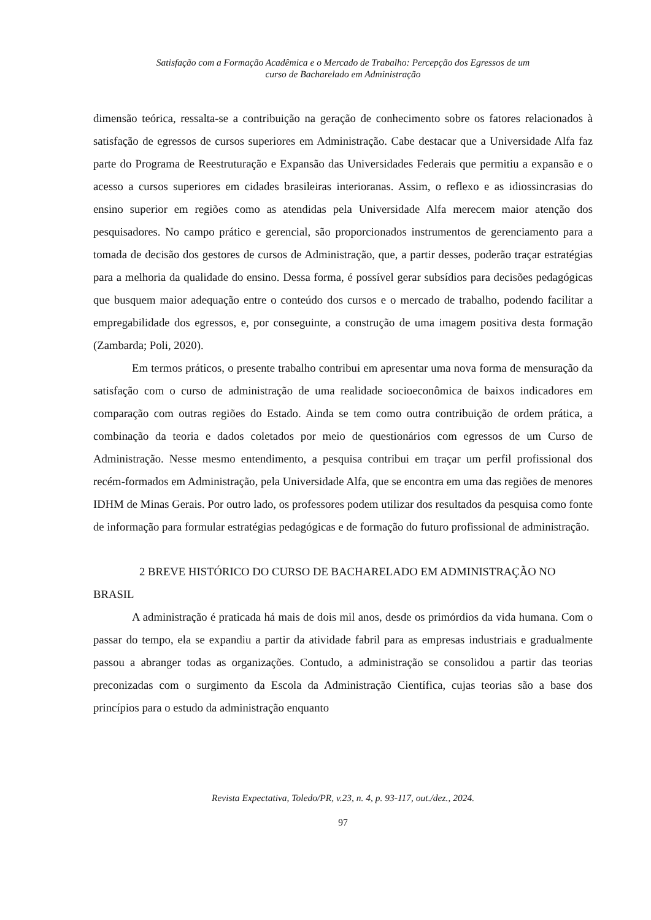Satisfação com a Formação Acadêmica e o Mercado de Trabalho: Percepção dos Egressos de um
curso de Bacharelado em Administração
dimensão teórica, ressalta-se a contribuição na geração de conhecimento sobre os fatores relacionados à satisfação de egressos de cursos superiores em Administração. Cabe destacar que a Universidade Alfa faz parte do Programa de Reestruturação e Expansão das Universidades Federais que permitiu a expansão e o acesso a cursos superiores em cidades brasileiras interioranas. Assim, o reflexo e as idiossincrasias do ensino superior em regiões como as atendidas pela Universidade Alfa merecem maior atenção dos pesquisadores. No campo prático e gerencial, são proporcionados instrumentos de gerenciamento para a tomada de decisão dos gestores de cursos de Administração, que, a partir desses, poderão traçar estratégias para a melhoria da qualidade do ensino. Dessa forma, é possível gerar subsídios para decisões pedagógicas que busquem maior adequação entre o conteúdo dos cursos e o mercado de trabalho, podendo facilitar a empregabilidade dos egressos, e, por conseguinte, a construção de uma imagem positiva desta formação (Zambarda; Poli, 2020).
Em termos práticos, o presente trabalho contribui em apresentar uma nova forma de mensuração da satisfação com o curso de administração de uma realidade socioeconômica de baixos indicadores em comparação com outras regiões do Estado. Ainda se tem como outra contribuição de ordem prática, a combinação da teoria e dados coletados por meio de questionários com egressos de um Curso de Administração. Nesse mesmo entendimento, a pesquisa contribui em traçar um perfil profissional dos recém-formados em Administração, pela Universidade Alfa, que se encontra em uma das regiões de menores IDHM de Minas Gerais. Por outro lado, os professores podem utilizar dos resultados da pesquisa como fonte de informação para formular estratégias pedagógicas e de formação do futuro profissional de administração.
2 BREVE HISTÓRICO DO CURSO DE BACHARELADO EM ADMINISTRAÇÃO NO BRASIL
A administração é praticada há mais de dois mil anos, desde os primórdios da vida humana. Com o passar do tempo, ela se expandiu a partir da atividade fabril para as empresas industriais e gradualmente passou a abranger todas as organizações. Contudo, a administração se consolidou a partir das teorias preconizadas com o surgimento da Escola da Administração Científica, cujas teorias são a base dos princípios para o estudo da administração enquanto
Revista Expectativa, Toledo/PR, v.23, n. 4, p. 93-117, out./dez., 2024.
97